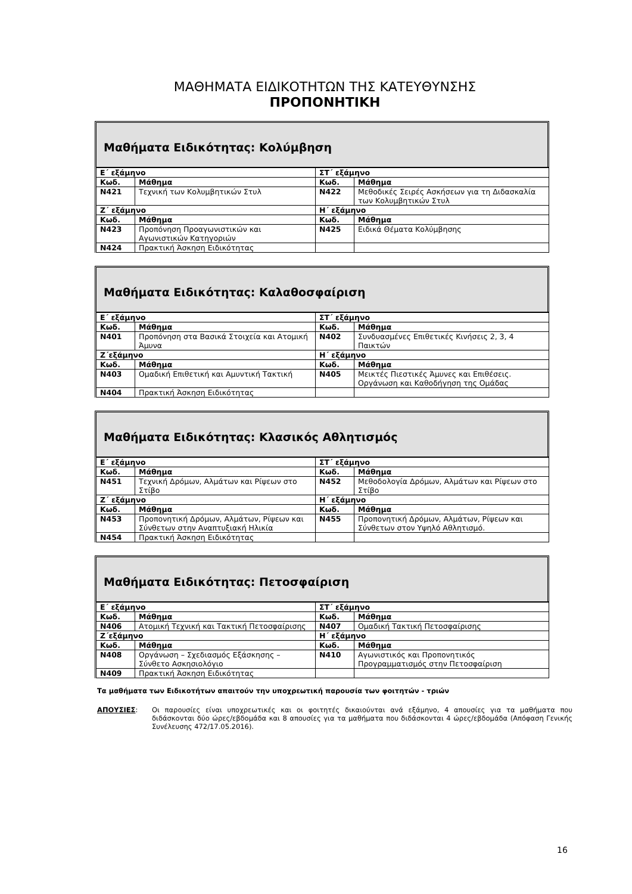ΜΑΘΗΜΑΤΑ ΕΙΔΙΚΟΤΗΤΩΝ ΤΗΣ ΚΑΤΕΥΘΥΝΣΗΣ
ΠΡΟΠΟΝΗΤΙΚΗ
Μαθήματα Ειδικότητας: Κολύμβηση
| Ε΄ εξάμηνο | | ΣΤ΄ εξάμηνο | |
| Κωδ. | Μάθημα | Κωδ. | Μάθημα |
| Ν421 | Τεχνική των Κολυμβητικών Στυλ | Ν422 | Μεθοδικές Σειρές Ασκήσεων για τη Διδασκαλία των Κολυμβητικών Στυλ |
| Ζ΄ εξάμηνο | | Η΄ εξάμηνο | |
| Κωδ. | Μάθημα | Κωδ. | Μάθημα |
| Ν423 | Προπόνηση Προαγωνιστικών και Αγωνιστικών Κατηγοριών | Ν425 | Ειδικά Θέματα Κολύμβησης |
| Ν424 | Πρακτική Άσκηση Ειδικότητας | | |
Μαθήματα Ειδικότητας: Καλαθοσφαίριση
| Ε΄ εξάμηνο | | ΣΤ΄ εξάμηνο | |
| Κωδ. | Μάθημα | Κωδ. | Μάθημα |
| Ν401 | Προπόνηση στα Βασικά Στοιχεία και Ατομική Άμυνα | Ν402 | Συνδυασμένες Επιθετικές Κινήσεις 2, 3, 4 Παικτών |
| Ζ΄εξάμηνο | | Η΄ εξάμηνο | |
| Κωδ. | Μάθημα | Κωδ. | Μάθημα |
| Ν403 | Ομαδική Επιθετική και Αμυντική Τακτική | Ν405 | Μεικτές Πιεστικές Άμυνες και Επιθέσεις. Οργάνωση και Καθοδήγηση της Ομάδας |
| Ν404 | Πρακτική Άσκηση Ειδικότητας | | |
Μαθήματα Ειδικότητας: Κλασικός Αθλητισμός
| Ε΄ εξάμηνο | | ΣΤ΄ εξάμηνο | |
| Κωδ. | Μάθημα | Κωδ. | Μάθημα |
| Ν451 | Τεχνική Δρόμων, Αλμάτων και Ρίψεων στο Στίβο | Ν452 | Μεθοδολογία Δρόμων, Αλμάτων και Ρίψεων στο Στίβο |
| Ζ΄ εξάμηνο | | Η΄ εξάμηνο | |
| Κωδ. | Μάθημα | Κωδ. | Μάθημα |
| Ν453 | Προπονητική Δρόμων, Αλμάτων, Ρίψεων και Σύνθετων στην Αναπτυξιακή Ηλικία | Ν455 | Προπονητική Δρόμων, Αλμάτων, Ρίψεων και Σύνθετων στον Υψηλό Αθλητισμό. |
| Ν454 | Πρακτική Άσκηση Ειδικότητας | | |
Μαθήματα Ειδικότητας: Πετοσφαίριση
| Ε΄ εξάμηνο | | ΣΤ΄ εξάμηνο | |
| Κωδ. | Μάθημα | Κωδ. | Μάθημα |
| Ν406 | Ατομική Τεχνική και Τακτική Πετοσφαίρισης | Ν407 | Ομαδική Τακτική Πετοσφαίρισης |
| Ζ΄εξάμηνο | | Η΄ εξάμηνο | |
| Κωδ. | Μάθημα | Κωδ. | Μάθημα |
| Ν408 | Οργάνωση – Σχεδιασμός Εξάσκησης – Σύνθετο Ασκησιολόγιο | Ν410 | Αγωνιστικός και Προπονητικός Προγραμματισμός στην Πετοσφαίριση |
| Ν409 | Πρακτική Άσκηση Ειδικότητας | | |
Τα μαθήματα των Ειδικοτήτων απαιτούν την υποχρεωτική παρουσία των φοιτητών - τριών
ΑΠΟΥΣΙΕΣ: Οι παρουσίες είναι υποχρεωτικές και οι φοιτητές δικαιούνται ανά εξάμηνο, 4 απουσίες για τα μαθήματα που διδάσκονται δύο ώρες/εβδομάδα και 8 απουσίες για τα μαθήματα που διδάσκονται 4 ώρες/εβδομάδα (Απόφαση Γενικής Συνέλευσης 472/17.05.2016).
16